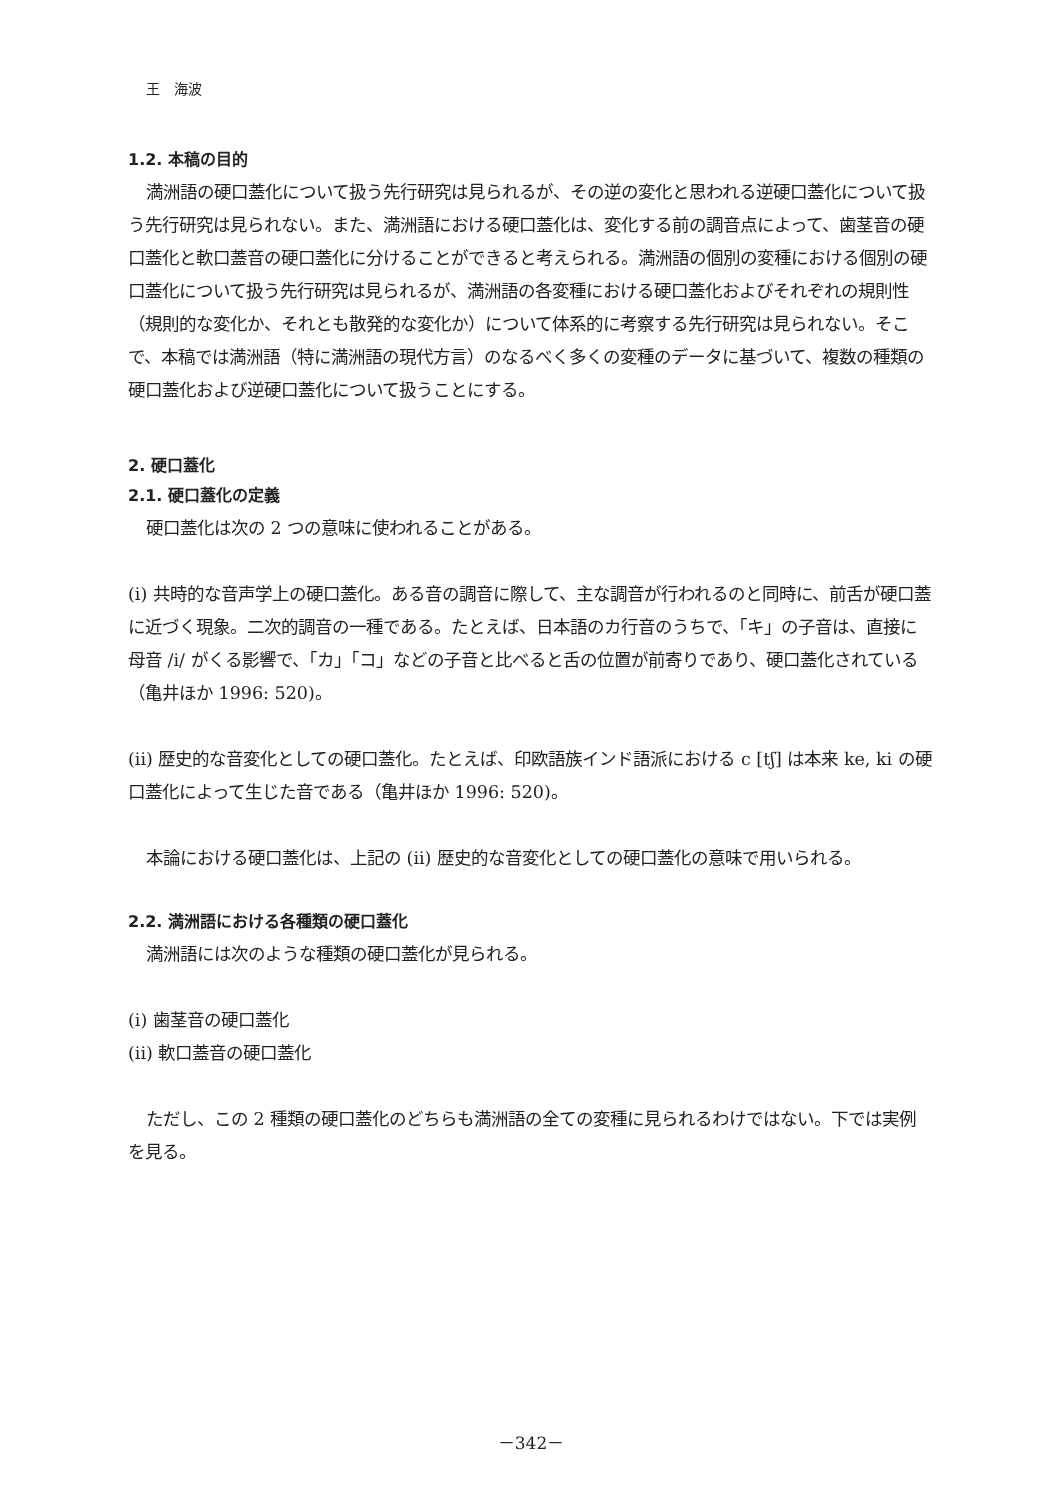王　海波
1.2. 本稿の目的
満洲語の硬口蓋化について扱う先行研究は見られるが、その逆の変化と思われる逆硬口蓋化について扱う先行研究は見られない。また、満洲語における硬口蓋化は、変化する前の調音点によって、歯茎音の硬口蓋化と軟口蓋音の硬口蓋化に分けることができると考えられる。満洲語の個別の変種における個別の硬口蓋化について扱う先行研究は見られるが、満洲語の各変種における硬口蓋化およびそれぞれの規則性（規則的な変化か、それとも散発的な変化か）について体系的に考察する先行研究は見られない。そこで、本稿では満洲語（特に満洲語の現代方言）のなるべく多くの変種のデータに基づいて、複数の種類の硬口蓋化および逆硬口蓋化について扱うことにする。
2. 硬口蓋化
2.1. 硬口蓋化の定義
硬口蓋化は次の 2 つの意味に使われることがある。
(i) 共時的な音声学上の硬口蓋化。ある音の調音に際して、主な調音が行われるのと同時に、前舌が硬口蓋に近づく現象。二次的調音の一種である。たとえば、日本語のカ行音のうちで、「キ」の子音は、直接に母音 /i/ がくる影響で、「カ」「コ」などの子音と比べると舌の位置が前寄りであり、硬口蓋化されている（亀井ほか 1996: 520)。
(ii) 歴史的な音変化としての硬口蓋化。たとえば、印欧語族インド語派における c [tʃ] は本来 ke, ki の硬口蓋化によって生じた音である（亀井ほか 1996: 520)。
本論における硬口蓋化は、上記の (ii) 歴史的な音変化としての硬口蓋化の意味で用いられる。
2.2. 満洲語における各種類の硬口蓋化
満洲語には次のような種類の硬口蓋化が見られる。
(i) 歯茎音の硬口蓋化
(ii) 軟口蓋音の硬口蓋化
ただし、この 2 種類の硬口蓋化のどちらも満洲語の全ての変種に見られるわけではない。下では実例を見る。
－342－